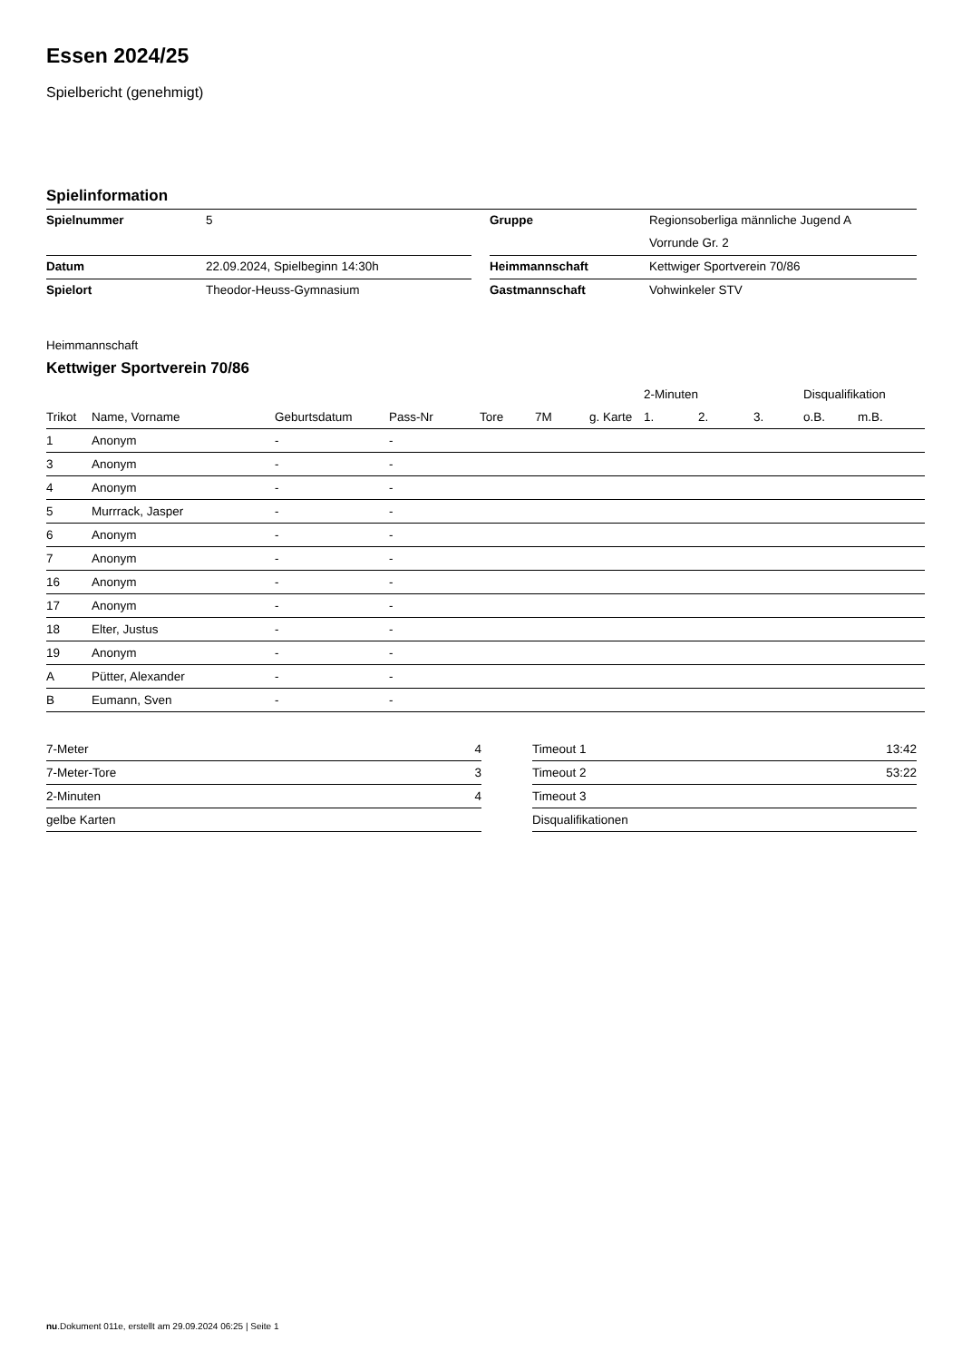Essen 2024/25
Spielbericht (genehmigt)
Spielinformation
| Spielnummer | 5 | | Gruppe | Regionsoberliga männliche Jugend A |
| | | | | Vorrunde Gr. 2 |
| Datum | 22.09.2024, Spielbeginn 14:30h | | Heimmannschaft | Kettwiger Sportverein 70/86 |
| Spielort | Theodor-Heuss-Gymnasium | | Gastmannschaft | Vohwinkeler STV |
Heimmannschaft
Kettwiger Sportverein 70/86
| | | | | | | | 2-Minuten | | | Disqualifikation | |
| --- | --- | --- | --- | --- | --- | --- | --- | --- | --- | --- | --- |
| Trikot | Name, Vorname | Geburtsdatum | Pass-Nr | Tore | 7M | g. Karte | 1. | 2. | 3. | o.B. | m.B. |
| 1 | Anonym | - | - | | | | | | | | |
| 3 | Anonym | - | - | | | | | | | | |
| 4 | Anonym | - | - | | | | | | | | |
| 5 | Murrrack, Jasper | - | - | | | | | | | | |
| 6 | Anonym | - | - | | | | | | | | |
| 7 | Anonym | - | - | | | | | | | | |
| 16 | Anonym | - | - | | | | | | | | |
| 17 | Anonym | - | - | | | | | | | | |
| 18 | Elter, Justus | - | - | | | | | | | | |
| 19 | Anonym | - | - | | | | | | | | |
| A | Pütter, Alexander | - | - | | | | | | | | |
| B | Eumann, Sven | - | - | | | | | | | | |
| 7-Meter | 4 |
| 7-Meter-Tore | 3 |
| 2-Minuten | 4 |
| gelbe Karten | |
| Timeout 1 | 13:42 |
| Timeout 2 | 53:22 |
| Timeout 3 | |
| Disqualifikationen | |
nu.Dokument 011e, erstellt am 29.09.2024 06:25 | Seite 1